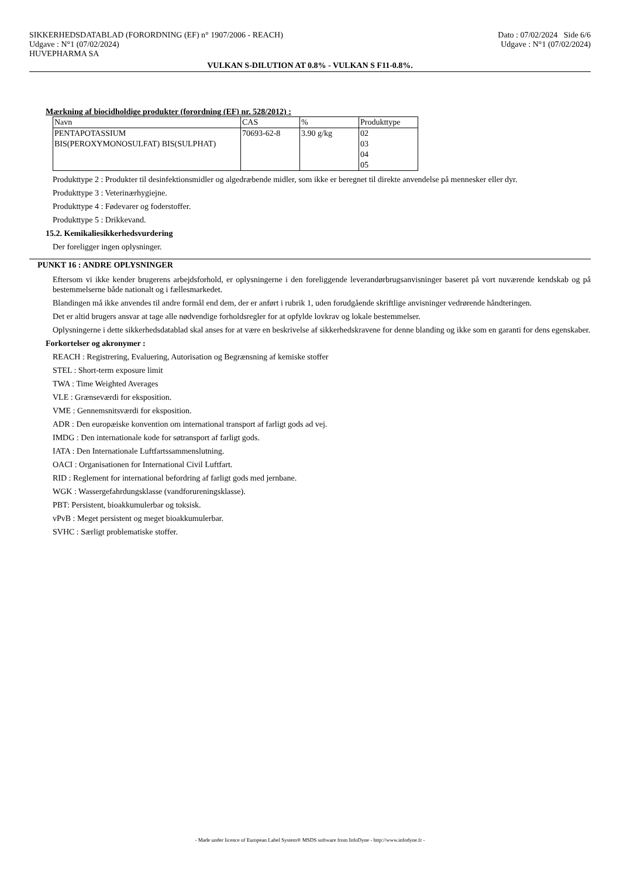SIKKERHEDSDATABLAD (FORORDNING (EF) n° 1907/2006 - REACH)
Udgave : N°1 (07/02/2024)
HUVEPHARMA SA
Dato : 07/02/2024 Side 6/6
Udgave : N°1 (07/02/2024)
VULKAN S-DILUTION AT 0.8% - VULKAN S F11-0.8%.
Mærkning af biocidholdige produkter (forordning (EF) nr. 528/2012) :
| Navn | CAS | % | Produkttype |
| PENTAPOTASSIUM BIS(PEROXYMONOSULFAT) BIS(SULPHAT) | 70693-62-8 | 3.90 g/kg | 02 03 04 05 |
Produkttype 2 : Produkter til desinfektionsmidler og algedræbende midler, som ikke er beregnet til direkte anvendelse på mennesker eller dyr.
Produkttype 3 : Veterinærhygiejne.
Produkttype 4 : Fødevarer og foderstoffer.
Produkttype 5 : Drikkevand.
15.2. Kemikaliesikkerhedsvurdering
Der foreligger ingen oplysninger.
PUNKT 16 : ANDRE OPLYSNINGER
Eftersom vi ikke kender brugerens arbejdsforhold, er oplysningerne i den foreliggende leverandørbrugsanvisninger baseret på vort nuværende kendskab og på bestemmelserne både nationalt og i fællesmarkedet.
Blandingen må ikke anvendes til andre formål end dem, der er anført i rubrik 1, uden forudgående skriftlige anvisninger vedrørende håndteringen.
Det er altid brugers ansvar at tage alle nødvendige forholdsregler for at opfylde lovkrav og lokale bestemmelser.
Oplysningerne i dette sikkerhedsdatablad skal anses for at være en beskrivelse af sikkerhedskravene for denne blanding og ikke som en garanti for dens egenskaber.
Forkortelser og akronymer :
REACH : Registrering, Evaluering, Autorisation og Begrænsning af kemiske stoffer
STEL : Short-term exposure limit
TWA : Time Weighted Averages
VLE : Grænseværdi for eksposition.
VME : Gennemsnitsværdi for eksposition.
ADR : Den europæiske konvention om international transport af farligt gods ad vej.
IMDG : Den internationale kode for søtransport af farligt gods.
IATA : Den Internationale Luftfartssammenslutning.
OACI : Organisationen for International Civil Luftfart.
RID : Reglement for international befordring af farligt gods med jernbane.
WGK : Wassergefahrdungsklasse (vandforureningsklasse).
PBT: Persistent, bioakkumulerbar og toksisk.
vPvB : Meget persistent og meget bioakkumulerbar.
SVHC : Særligt problematiske stoffer.
- Made under licence of European Label System® MSDS software from InfoDyne - http://www.infodyne.fr -